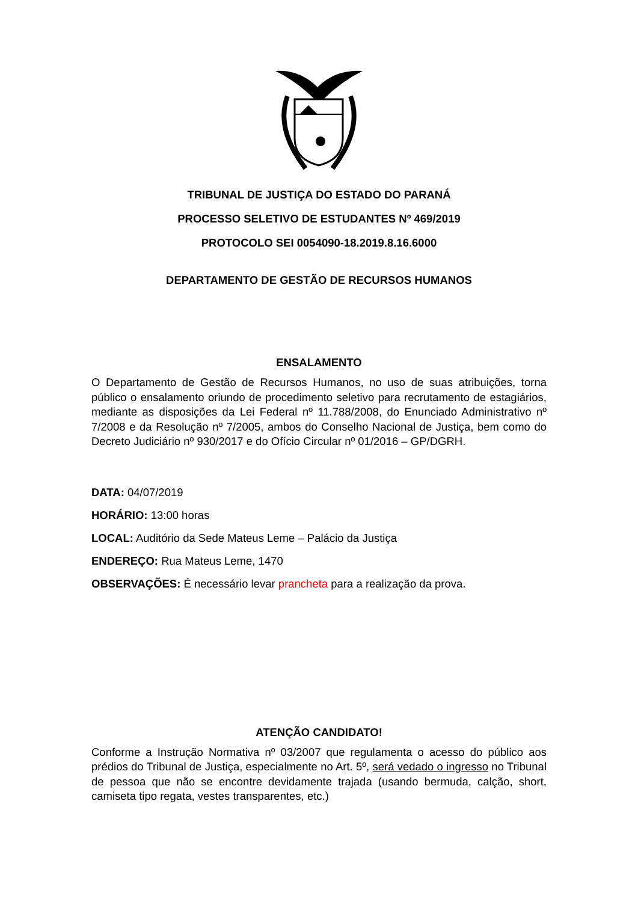TRIBUNAL DE JUSTIÇA DO ESTADO DO PARANÁ
PROCESSO SELETIVO DE ESTUDANTES Nº 469/2019
PROTOCOLO SEI 0054090-18.2019.8.16.6000
DEPARTAMENTO DE GESTÃO DE RECURSOS HUMANOS
ENSALAMENTO
O Departamento de Gestão de Recursos Humanos, no uso de suas atribuições, torna público o ensalamento oriundo de procedimento seletivo para recrutamento de estagiários, mediante as disposições da Lei Federal nº 11.788/2008, do Enunciado Administrativo nº 7/2008 e da Resolução nº 7/2005, ambos do Conselho Nacional de Justiça, bem como do Decreto Judiciário nº 930/2017 e do Ofício Circular nº 01/2016 – GP/DGRH.
DATA: 04/07/2019
HORÁRIO: 13:00 horas
LOCAL: Auditório da Sede Mateus Leme – Palácio da Justiça
ENDEREÇO: Rua Mateus Leme, 1470
OBSERVAÇÕES: É necessário levar prancheta para a realização da prova.
ATENÇÃO CANDIDATO!
Conforme a Instrução Normativa nº 03/2007 que regulamenta o acesso do público aos prédios do Tribunal de Justiça, especialmente no Art. 5º, será vedado o ingresso no Tribunal de pessoa que não se encontre devidamente trajada (usando bermuda, calção, short, camiseta tipo regata, vestes transparentes, etc.)